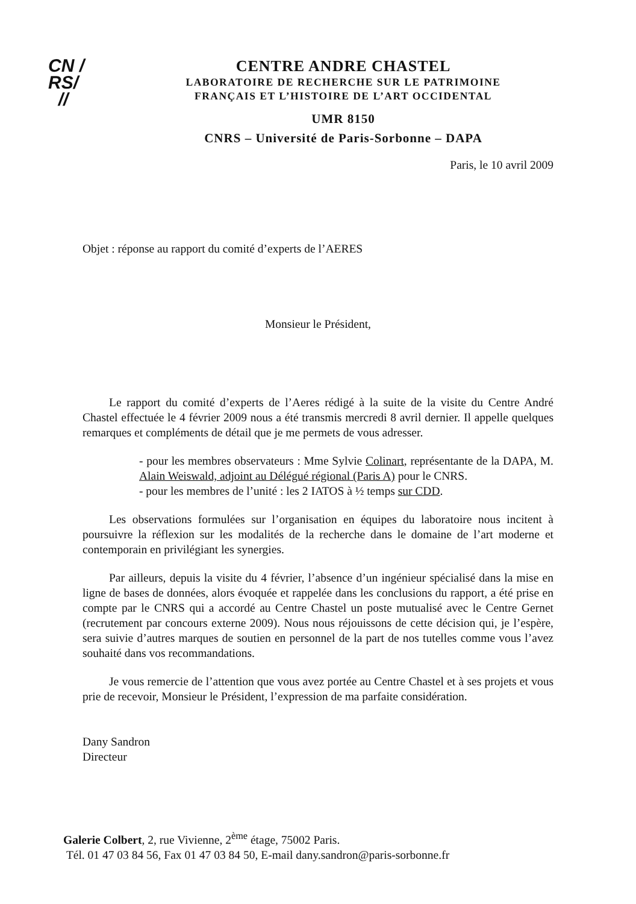CN /
RS/
//
CENTRE ANDRE CHASTEL
LABORATOIRE DE RECHERCHE SUR LE PATRIMOINE
FRANÇAIS ET L’HISTOIRE DE L’ART OCCIDENTAL
UMR 8150
CNRS – Université de Paris-Sorbonne – DAPA
Paris, le 10 avril 2009
Objet : réponse au rapport du comité d’experts de l’AERES
Monsieur le Président,
Le rapport du comité d’experts de l’Aeres rédigé à la suite de la visite du Centre André Chastel effectuée le 4 février 2009 nous a été transmis mercredi 8 avril dernier. Il appelle quelques remarques et compléments de détail que je me permets de vous adresser.
- pour les membres observateurs : Mme Sylvie Colinart, représentante de la DAPA, M. Alain Weiswald, adjoint au Délégué régional (Paris A) pour le CNRS.
- pour les membres de l’unité : les 2 IATOS à ½ temps sur CDD.
Les observations formulées sur l’organisation en équipes du laboratoire nous incitent à poursuivre la réflexion sur les modalités de la recherche dans le domaine de l’art moderne et contemporain en privilégiant les synergies.
Par ailleurs, depuis la visite du 4 février, l’absence d’un ingénieur spécialisé dans la mise en ligne de bases de données, alors évoquée et rappelée dans les conclusions du rapport, a été prise en compte par le CNRS qui a accordé au Centre Chastel un poste mutualisé avec le Centre Gernet (recrutement par concours externe 2009). Nous nous réjouissons de cette décision qui, je l’espère, sera suivie d’autres marques de soutien en personnel de la part de nos tutelles comme vous l’avez souhaité dans vos recommandations.
Je vous remercie de l’attention que vous avez portée au Centre Chastel et à ses projets et vous prie de recevoir, Monsieur le Président, l’expression de ma parfaite considération.
Dany Sandron
Directeur
Galerie Colbert, 2, rue Vivienne, 2<sup>ème</sup> étage, 75002 Paris.
Tél. 01 47 03 84 56, Fax 01 47 03 84 50, E-mail dany.sandron@paris-sorbonne.fr